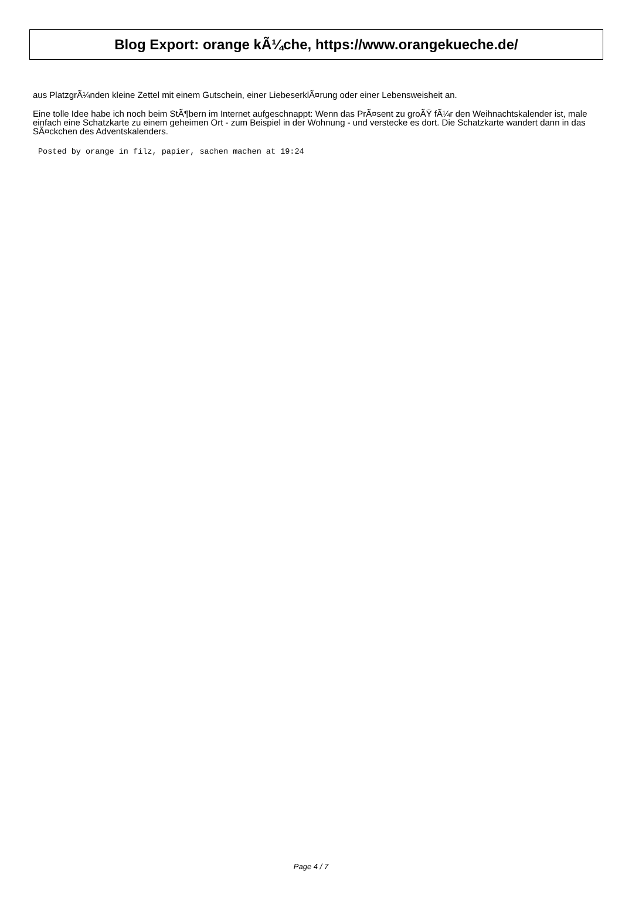Blog Export: orange kÃ¼che, https://www.orangekueche.de/
aus PlatzgrÃ¼nden kleine Zettel mit einem Gutschein, einer LiebeserklÃ¤rung oder einer Lebensweisheit an.
Eine tolle Idee habe ich noch beim StÃ¶bern im Internet aufgeschnappt: Wenn das PrÃ¤sent zu groÃŸ fÃ¼r den Weihnachtskalender ist, male einfach eine Schatzkarte zu einem geheimen Ort - zum Beispiel in der Wohnung - und verstecke es dort. Die Schatzkarte wandert dann in das SÃ¤ckchen des Adventskalenders.
Posted by orange in filz, papier, sachen machen at 19:24
Page 4 / 7